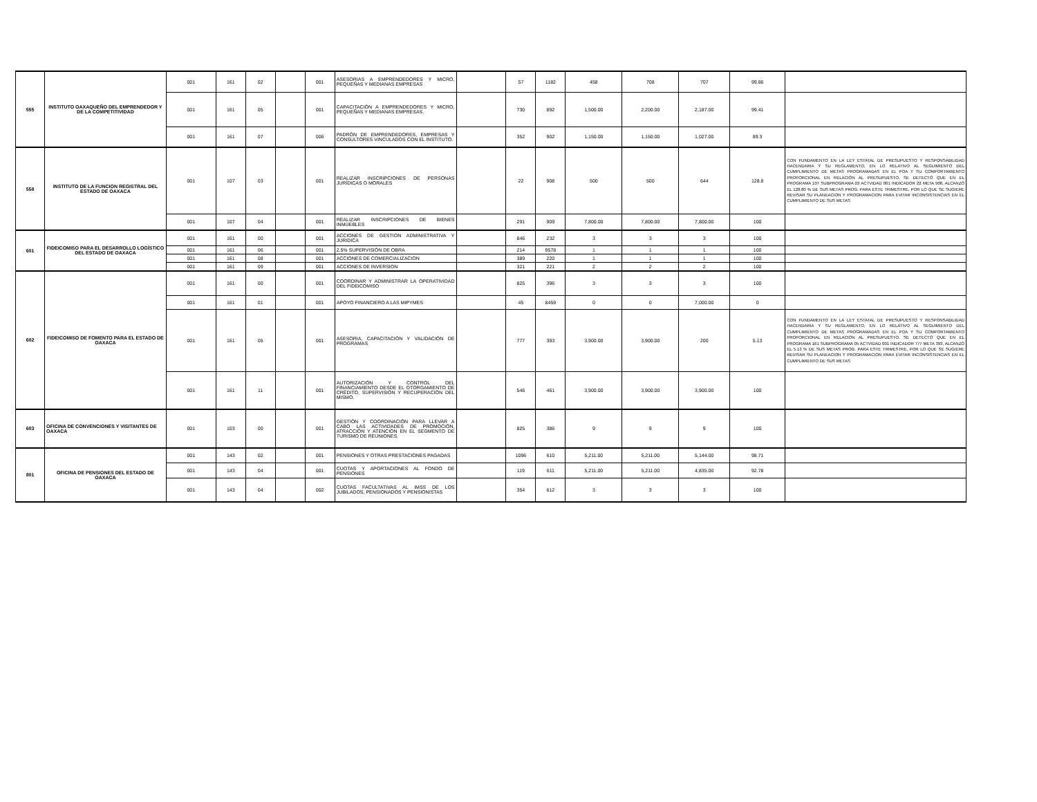| 555 | INSTITUTO OAXAQUEÑO DEL EMPRENDEDOR Y DE LA COMPETITIVIDAD | 001 | 161 | 02 | | 001 | ASESORIAS A EMPRENDEDORES Y MICRO, PEQUEÑAS Y MEDIANAS EMPRESAS | | 57 | 1182 | 458 | 708 | 707 | 99.86 | |
| | | 001 | 161 | 05 | | 001 | CAPACITACIÓN A EMPRENDEDORES Y MICRO, PEQUEÑAS Y MEDIANAS EMPRESAS. | | 730 | 892 | 1,500.00 | 2,200.00 | 2,187.00 | 99.41 | |
| | | 001 | 161 | 07 | | 006 | PADRÓN DE EMPRENDEDORES, EMPRESAS Y CONSULTORES VINCULADOS CON EL INSTITUTO. | | 352 | 902 | 1,150.00 | 1,150.00 | 1,027.00 | 89.3 | |
| 558 | INSTITUTO DE LA FUNCION REGISTRAL DEL ESTADO DE OAXACA | 001 | 107 | 03 | | 001 | REALIZAR INSCRIPCIONES DE PERSONAS JURÍDICAS O MORALES | | 22 | 908 | 500 | 500 | 644 | 128.8 | CON FUNDAMENTO EN LA LEY ESTATAL DE PRESUPUESTO Y RESPONSABILIDAD HACENDARIA Y SU REGLAMENTO, EN LO RELATIVO AL SEGUIMIENTO DEL CUMPLIMIENTO DE METAS PROGRAMADAS EN EL POA Y SU COMPORTAMIENTO PROPORCIONAL EN RELACIÓN AL PRESUPUESTO, SE DETECTÓ QUE EN EL PROGRAMA 107 SUBPROGRAMA 03 ACTVIDAD 001 INDICADOR 22 META 908, ALCANZÓ EL 128.80 % DE SUS METAS PROG. PARA ESTE TRIMESTRE, POR LO QUE SE SUGIERE REVISAR SU PLANEACION Y PROGRAMACION PARA EVITAR INCONSISTENCIAS EN EL CUMPLIMIENTO DE SUS METAS |
| | | 001 | 107 | 04 | | 001 | REALIZAR INSCRIPCIONES DE BIENES INMUEBLES | | 291 | 909 | 7,800.00 | 7,800.00 | 7,800.00 | 100 | |
| 601 | FIDEICOMISO PARA EL DESARROLLO LOGÍSTICO DEL ESTADO DE OAXACA | 001 | 161 | 00 | | 001 | ACCIONES DE GESTION ADMINISTRATIVA Y JURIDICA | | 846 | 232 | 3 | 3 | 3 | 100 | |
| | | 001 | 161 | 06 | | 001 | 2.5% SUPERVISIÓN DE OBRA | | 214 | 9578 | 1 | 1 | 1 | 100 | |
| | | 001 | 161 | 08 | | 001 | ACCIONES DE COMERCIALIZACION | | 389 | 220 | 1 | 1 | 1 | 100 | |
| | | 001 | 161 | 09 | | 001 | ACCIONES DE INVERSION | | 321 | 221 | 2 | 2 | 2 | 100 | |
| 602 | FIDEICOMISO DE FOMENTO PARA EL ESTADO DE OAXACA | 001 | 161 | 00 | | 001 | COORDINAR Y ADMINISTRAR LA OPERATIVIDAD DEL FIDEICOMISO | | 825 | 396 | 3 | 3 | 3 | 100 | |
| | | 001 | 161 | 01 | | 001 | APOYO FINANCIERO A LAS MIPYMES | | 45 | 8459 | 0 | 0 | 7,000.00 | 0 | |
| | | 001 | 161 | 05 | | 001 | ASESORIA, CAPACITACIÓN Y VALIDACIÓN DE PROGRAMAS | | 777 | 393 | 3,900.00 | 3,900.00 | 200 | 5.13 | CON FUNDAMENTO EN LA LEY ESTATAL DE PRESUPUESTO Y RESPONSABILIDAD HACENDARIA Y SU REGLAMENTO, EN LO RELATIVO AL SEGUIMIENTO DEL CUMPLIMIENTO DE METAS PROGRAMADAS EN EL POA Y SU COMPORTAMIENTO PROPORCIONAL EN RELACIÓN AL PRESUPUESTO, SE DETECTÓ QUE EN EL PROGRAMA 161 SUBPROGRAMA 05 ACTVIDAD 001 INDICADOR 777 META 393, ALCANZÓ EL 5.13 % DE SUS METAS PROG. PARA ESTE TRIMESTRE, POR LO QUE SE SUGIERE REVISAR SU PLANEACION Y PROGRAMACION PARA EVITAR INCONSISTENCIAS EN EL CUMPLIMIENTO DE SUS METAS |
| | | 001 | 161 | 11 | | 001 | AUTORIZACIÓN Y CONTROL DEL FINANCIAMIENTO DESDE EL OTORGAMIENTO DE CRÉDITO, SUPERVISIÓN Y RECUPERACIÓN DEL MISMO. | | 546 | 461 | 3,900.00 | 3,900.00 | 3,900.00 | 100 | |
| 603 | OFICINA DE CONVENCIONES Y VISITANTES DE OAXACA | 001 | 103 | 00 | | 001 | GESTIÓN Y COORDINACIÓN PARA LLEVAR A CABO LAS ACTIVIDADES DE PROMOCIÓN, ATRACCIÓN Y ATENCIÓN EN EL SEGMENTO DE TURISMO DE REUNIONES. | | 825 | 386 | 9 | 9 | 9 | 100 | |
| 801 | OFICINA DE PENSIONES DEL ESTADO DE OAXACA | 001 | 143 | 02 | | 001 | PENSIONES Y OTRAS PRESTACIONES PAGADAS | | 1096 | 610 | 5,211.00 | 5,211.00 | 5,144.00 | 98.71 | |
| | | 001 | 143 | 04 | | 001 | CUOTAS Y APORTACIONES AL FONDO DE PENSIONES | | 119 | 611 | 5,211.00 | 5,211.00 | 4,835.00 | 92.78 | |
| | | 001 | 143 | 04 | | 002 | CUOTAS FACULTATIVAS AL IMSS DE LOS JUBILADOS, PENSIONADOS Y PENSIONISTAS | | 354 | 612 | 3 | 3 | 3 | 100 | |